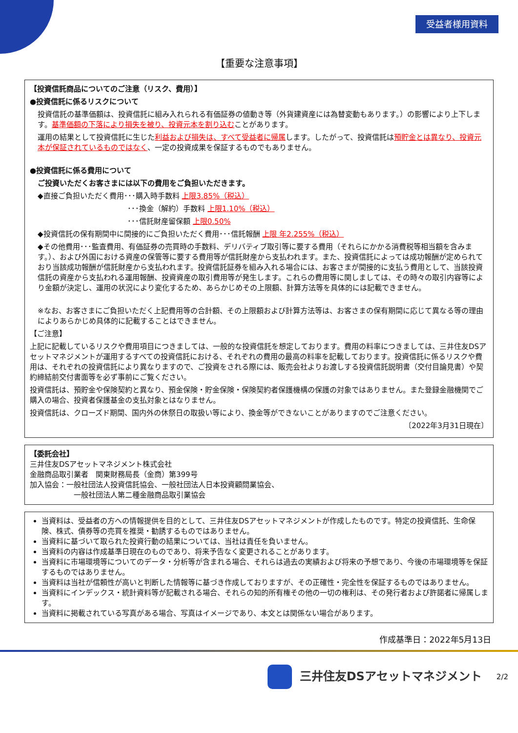受益者様用資料
【重要な注意事項】
【投資信託商品についてのご注意（リスク、費用）】
●投資信託に係るリスクについて
投資信託の基準価額は、投資信託に組み入れられる有価証券の値動き等（外貨建資産には為替変動もあります。）の影響により上下します。基準価額の下落により損失を被り、投資元本を割り込むことがあります。
運用の結果として投資信託に生じた利益および損失は、すべて受益者に帰属します。したがって、投資信託は預貯金とは異なり、投資元本が保証されているものではなく、一定の投資成果を保証するものでもありません。
●投資信託に係る費用について
ご投資いただくお客さまには以下の費用をご負担いただきます。
◆直接ご負担いただく費用･･･購入時手数料 上限3.85%（税込）
･･･換金（解約）手数料 上限1.10%（税込）
･･･信託財産留保額 上限0.50%
◆投資信託の保有期間中に間接的にご負担いただく費用･･･信託報酬 上限 年2.255%（税込）
◆その他費用･･･監査費用、有価証券の売買時の手数料、デリバティブ取引等に要する費用（それらにかかる消費税等相当額を含みます。）、および外国における資産の保管等に要する費用等が信託財産から支払われます。また、投資信託によっては成功報酬が定められており当該成功報酬が信託財産から支払われます。投資信託証券を組み入れる場合には、お客さまが間接的に支払う費用として、当該投資信託の資産から支払われる運用報酬、投資資産の取引費用等が発生します。これらの費用等に関しましては、その時々の取引内容等により金額が決定し、運用の状況により変化するため、あらかじめその上限額、計算方法等を具体的には記載できません。
※なお、お客さまにご負担いただく上記費用等の合計額、その上限額および計算方法等は、お客さまの保有期間に応じて異なる等の理由によりあらかじめ具体的に記載することはできません。
【ご注意】
上記に記載しているリスクや費用項目につきましては、一般的な投資信託を想定しております。費用の料率につきましては、三井住友DSアセットマネジメントが運用するすべての投資信託における、それぞれの費用の最高の料率を記載しております。投資信託に係るリスクや費用は、それぞれの投資信託により異なりますので、ご投資をされる際には、販売会社よりお渡しする投資信託説明書（交付目論見書）や契約締結前交付書面等を必ず事前にご覧ください。
投資信託は、預貯金や保険契約と異なり、預金保険・貯金保険・保険契約者保護機構の保護の対象ではありません。また登録金融機関でご購入の場合、投資者保護基金の支払対象とはなりません。
投資信託は、クローズド期間、国内外の休祭日の取扱い等により、換金等ができないことがありますのでご注意ください。
〔2022年3月31日現在〕
【委託会社】
三井住友DSアセットマネジメント株式会社
金融商品取引業者　関東財務局長（金商）第399号
加入協会：一般社団法人投資信託協会、一般社団法人日本投資顧問業協会、
一般社団法人第二種金融商品取引業協会
当資料は、受益者の方への情報提供を目的として、三井住友DSアセットマネジメントが作成したものです。特定の投資信託、生命保険、株式、債券等の売買を推奨・勧誘するものではありません。
当資料に基づいて取られた投資行動の結果については、当社は責任を負いません。
当資料の内容は作成基準日現在のものであり、将来予告なく変更されることがあります。
当資料に市場環境等についてのデータ・分析等が含まれる場合、それらは過去の実績および将来の予想であり、今後の市場環境等を保証するものではありません。
当資料は当社が信頼性が高いと判断した情報等に基づき作成しておりますが、その正確性・完全性を保証するものではありません。
当資料にインデックス・統計資料等が記載される場合、それらの知的所有権その他の一切の権利は、その発行者および許諾者に帰属します。
当資料に掲載されている写真がある場合、写真はイメージであり、本文とは関係ない場合があります。
作成基準日：2022年5月13日
三井住友DSアセットマネジメント 2/2